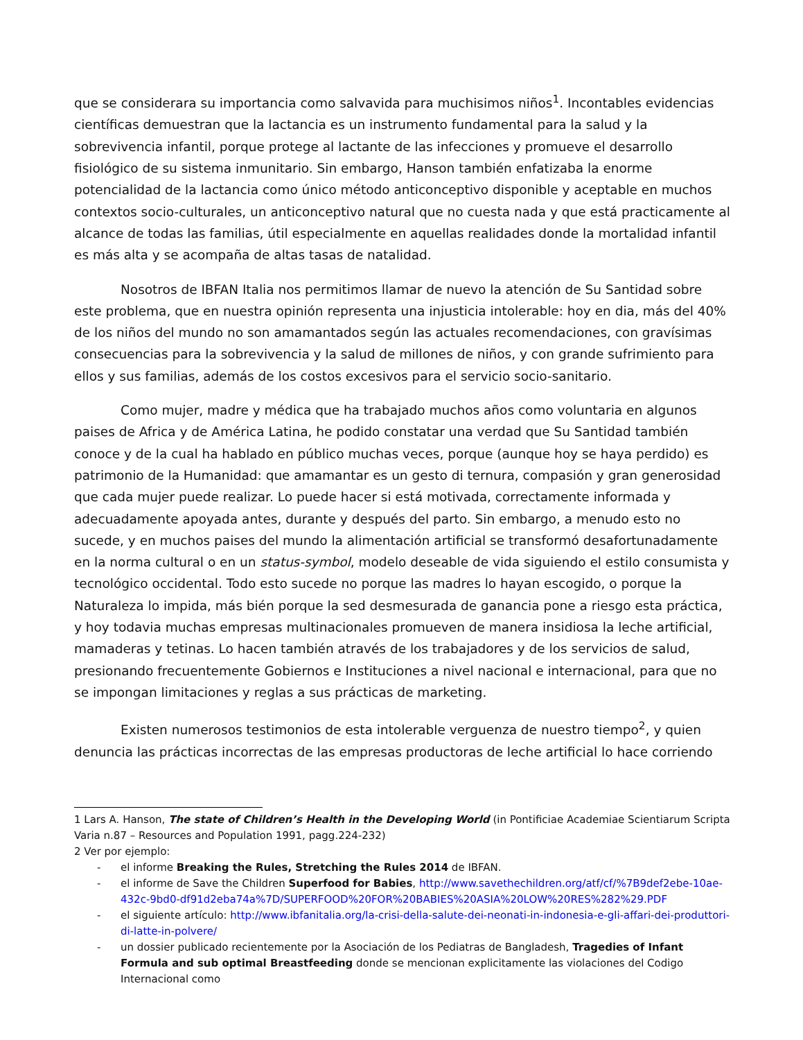que se considerara su importancia como salvavida para muchisimos niños<sup>1</sup>. Incontables evidencias científicas demuestran que la lactancia es un instrumento fundamental para la salud y la sobrevivencia infantil, porque protege al lactante de las infecciones y promueve el desarrollo fisiológico de su sistema inmunitario. Sin embargo, Hanson también enfatizaba la enorme potencialidad de la lactancia como único método anticonceptivo disponible y aceptable en muchos contextos socio-culturales, un anticonceptivo natural que no cuesta nada y que está practicamente al alcance de todas las familias, útil especialmente en aquellas realidades donde la mortalidad infantil es más alta y se acompaña de altas tasas de natalidad.
Nosotros de IBFAN Italia nos permitimos llamar de nuevo la atención de Su Santidad sobre este problema, que en nuestra opinión representa una injusticia intolerable: hoy en dia, más del 40% de los niños del mundo no son amamantados según las actuales recomendaciones, con gravísimas consecuencias para la sobrevivencia y la salud de millones de niños, y con grande sufrimiento para ellos y sus familias, además de los costos excesivos para el servicio socio-sanitario.
Como mujer, madre y médica que ha trabajado muchos años como voluntaria en algunos paises de Africa y de América Latina, he podido constatar una verdad que Su Santidad también conoce y de la cual ha hablado en público muchas veces, porque (aunque hoy se haya perdido) es patrimonio de la Humanidad: que amamantar es un gesto di ternura, compasión y gran generosidad que cada mujer puede realizar. Lo puede hacer si está motivada, correctamente informada y adecuadamente apoyada antes, durante y después del parto. Sin embargo, a menudo esto no sucede, y en muchos paises del mundo la alimentación artificial se transformó desafortunadamente en la norma cultural o en un status-symbol, modelo deseable de vida siguiendo el estilo consumista y tecnológico occidental. Todo esto sucede no porque las madres lo hayan escogido, o porque la Naturaleza lo impida, más bién porque la sed desmesurada de ganancia pone a riesgo esta práctica, y hoy todavia muchas empresas multinacionales promueven de manera insidiosa la leche artificial, mamaderas y tetinas. Lo hacen también através de los trabajadores y de los servicios de salud, presionando frecuentemente Gobiernos e Instituciones a nivel nacional e internacional, para que no se impongan limitaciones y reglas a sus prácticas de marketing.
Existen numerosos testimonios de esta intolerable verguenza de nuestro tiempo<sup>2</sup>, y quien denuncia las prácticas incorrectas de las empresas productoras de leche artificial lo hace corriendo
1 Lars A. Hanson, The state of Children’s Health in the Developing World (in Pontificiae Academiae Scientiarum Scripta Varia n.87 – Resources and Population 1991, pagg.224-232)
2 Ver por ejemplo:
- el informe Breaking the Rules, Stretching the Rules 2014 de IBFAN.
- el informe de Save the Children Superfood for Babies, http://www.savethechildren.org/atf/cf/%7B9def2ebe-10ae-432c-9bd0-df91d2eba74a%7D/SUPERFOOD%20FOR%20BABIES%20ASIA%20LOW%20RES%282%29.PDF
- el siguiente artículo: http://www.ibfanitalia.org/la-crisi-della-salute-dei-neonati-in-indonesia-e-gli-affari-dei-produttori-di-latte-in-polvere/
- un dossier publicado recientemente por la Asociación de los Pediatras de Bangladesh, Tragedies of Infant Formula and sub optimal Breastfeeding donde se mencionan explicitamente las violaciones del Codigo Internacional como